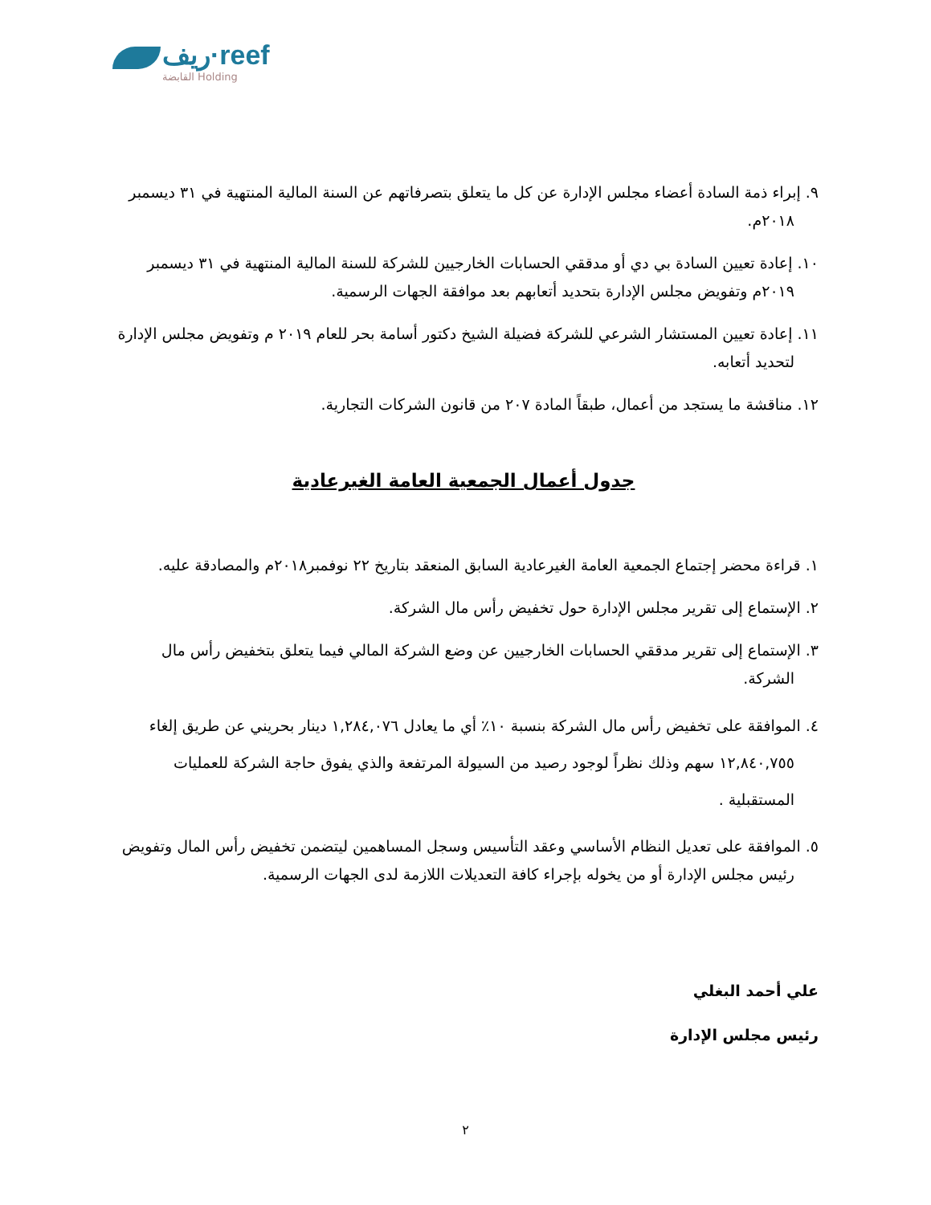ريف·reef
القابضة Holding
٩. إبراء ذمة السادة أعضاء مجلس الإدارة عن كل ما يتعلق بتصرفاتهم عن السنة المالية المنتهية في ٣١ ديسمبر ٢٠١٨م.
١٠. إعادة تعيين السادة بي دي أو مدققي الحسابات الخارجيين للشركة للسنة المالية المنتهية في ٣١ ديسمبر ٢٠١٩م وتفويض مجلس الإدارة بتحديد أتعابهم بعد موافقة الجهات الرسمية.
١١. إعادة تعيين المستشار الشرعي للشركة فضيلة الشيخ دكتور أسامة بحر للعام ٢٠١٩ م وتفويض مجلس الإدارة لتحديد أتعابه.
١٢. مناقشة ما يستجد من أعمال، طبقاً المادة ٢٠٧ من قانون الشركات التجارية.
جدول أعمال الجمعية العامة الغيرعادية
١. قراءة محضر إجتماع الجمعية العامة الغيرعادية السابق المنعقد بتاريخ ٢٢ نوفمبر٢٠١٨م والمصادقة عليه.
٢. الإستماع إلى تقرير مجلس الإدارة حول تخفيض رأس مال الشركة.
٣. الإستماع إلى تقرير مدققي الحسابات الخارجيين عن وضع الشركة المالي فيما يتعلق بتخفيض رأس مال الشركة.
٤. الموافقة على تخفيض رأس مال الشركة بنسبة ١٠٪ أي ما يعادل ١,٢٨٤,٠٧٦ دينار بحريني عن طريق إلغاء ١٢,٨٤٠,٧٥٥ سهم وذلك نظراً لوجود رصيد من السيولة المرتفعة والذي يفوق حاجة الشركة للعمليات المستقبلية .
٥. الموافقة على تعديل النظام الأساسي وعقد التأسيس وسجل المساهمين ليتضمن تخفيض رأس المال وتفويض رئيس مجلس الإدارة أو من يخوله بإجراء كافة التعديلات اللازمة لدى الجهات الرسمية.
علي أحمد البغلي
رئيس مجلس الإدارة
٢